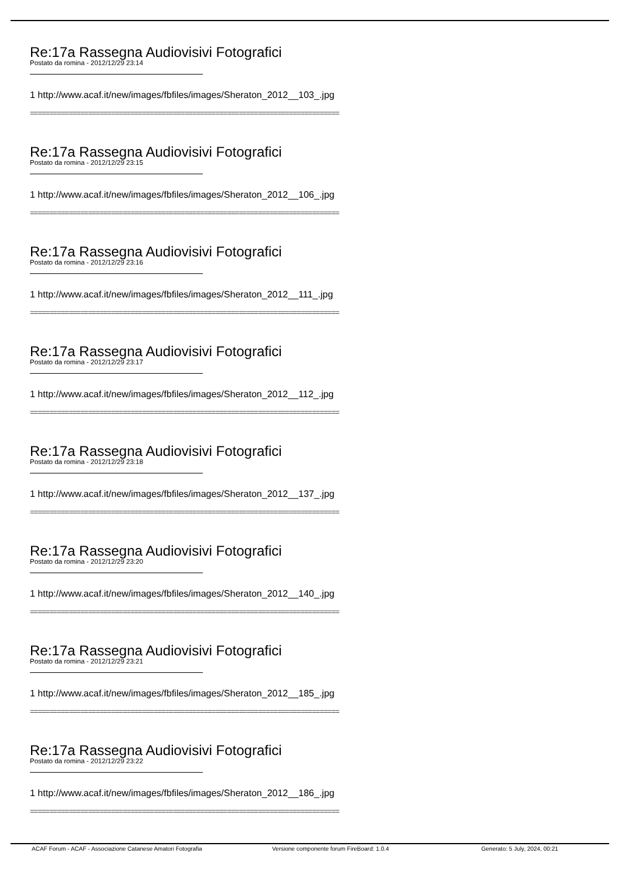Re:17a Rassegna Audiovisivi Fotografici
Postato da romina - 2012/12/29 23:14
1 http://www.acaf.it/new/images/fbfiles/images/Sheraton_2012__103_.jpg
================================================================================
Re:17a Rassegna Audiovisivi Fotografici
Postato da romina - 2012/12/29 23:15
1 http://www.acaf.it/new/images/fbfiles/images/Sheraton_2012__106_.jpg
================================================================================
Re:17a Rassegna Audiovisivi Fotografici
Postato da romina - 2012/12/29 23:16
1 http://www.acaf.it/new/images/fbfiles/images/Sheraton_2012__111_.jpg
================================================================================
Re:17a Rassegna Audiovisivi Fotografici
Postato da romina - 2012/12/29 23:17
1 http://www.acaf.it/new/images/fbfiles/images/Sheraton_2012__112_.jpg
================================================================================
Re:17a Rassegna Audiovisivi Fotografici
Postato da romina - 2012/12/29 23:18
1 http://www.acaf.it/new/images/fbfiles/images/Sheraton_2012__137_.jpg
================================================================================
Re:17a Rassegna Audiovisivi Fotografici
Postato da romina - 2012/12/29 23:20
1 http://www.acaf.it/new/images/fbfiles/images/Sheraton_2012__140_.jpg
================================================================================
Re:17a Rassegna Audiovisivi Fotografici
Postato da romina - 2012/12/29 23:21
1 http://www.acaf.it/new/images/fbfiles/images/Sheraton_2012__185_.jpg
================================================================================
Re:17a Rassegna Audiovisivi Fotografici
Postato da romina - 2012/12/29 23:22
1 http://www.acaf.it/new/images/fbfiles/images/Sheraton_2012__186_.jpg
================================================================================
ACAF Forum - ACAF - Associazione Catanese Amatori Fotografia Versione componente forum FireBoard: 1.0.4 Generato: 5 July, 2024, 00:21